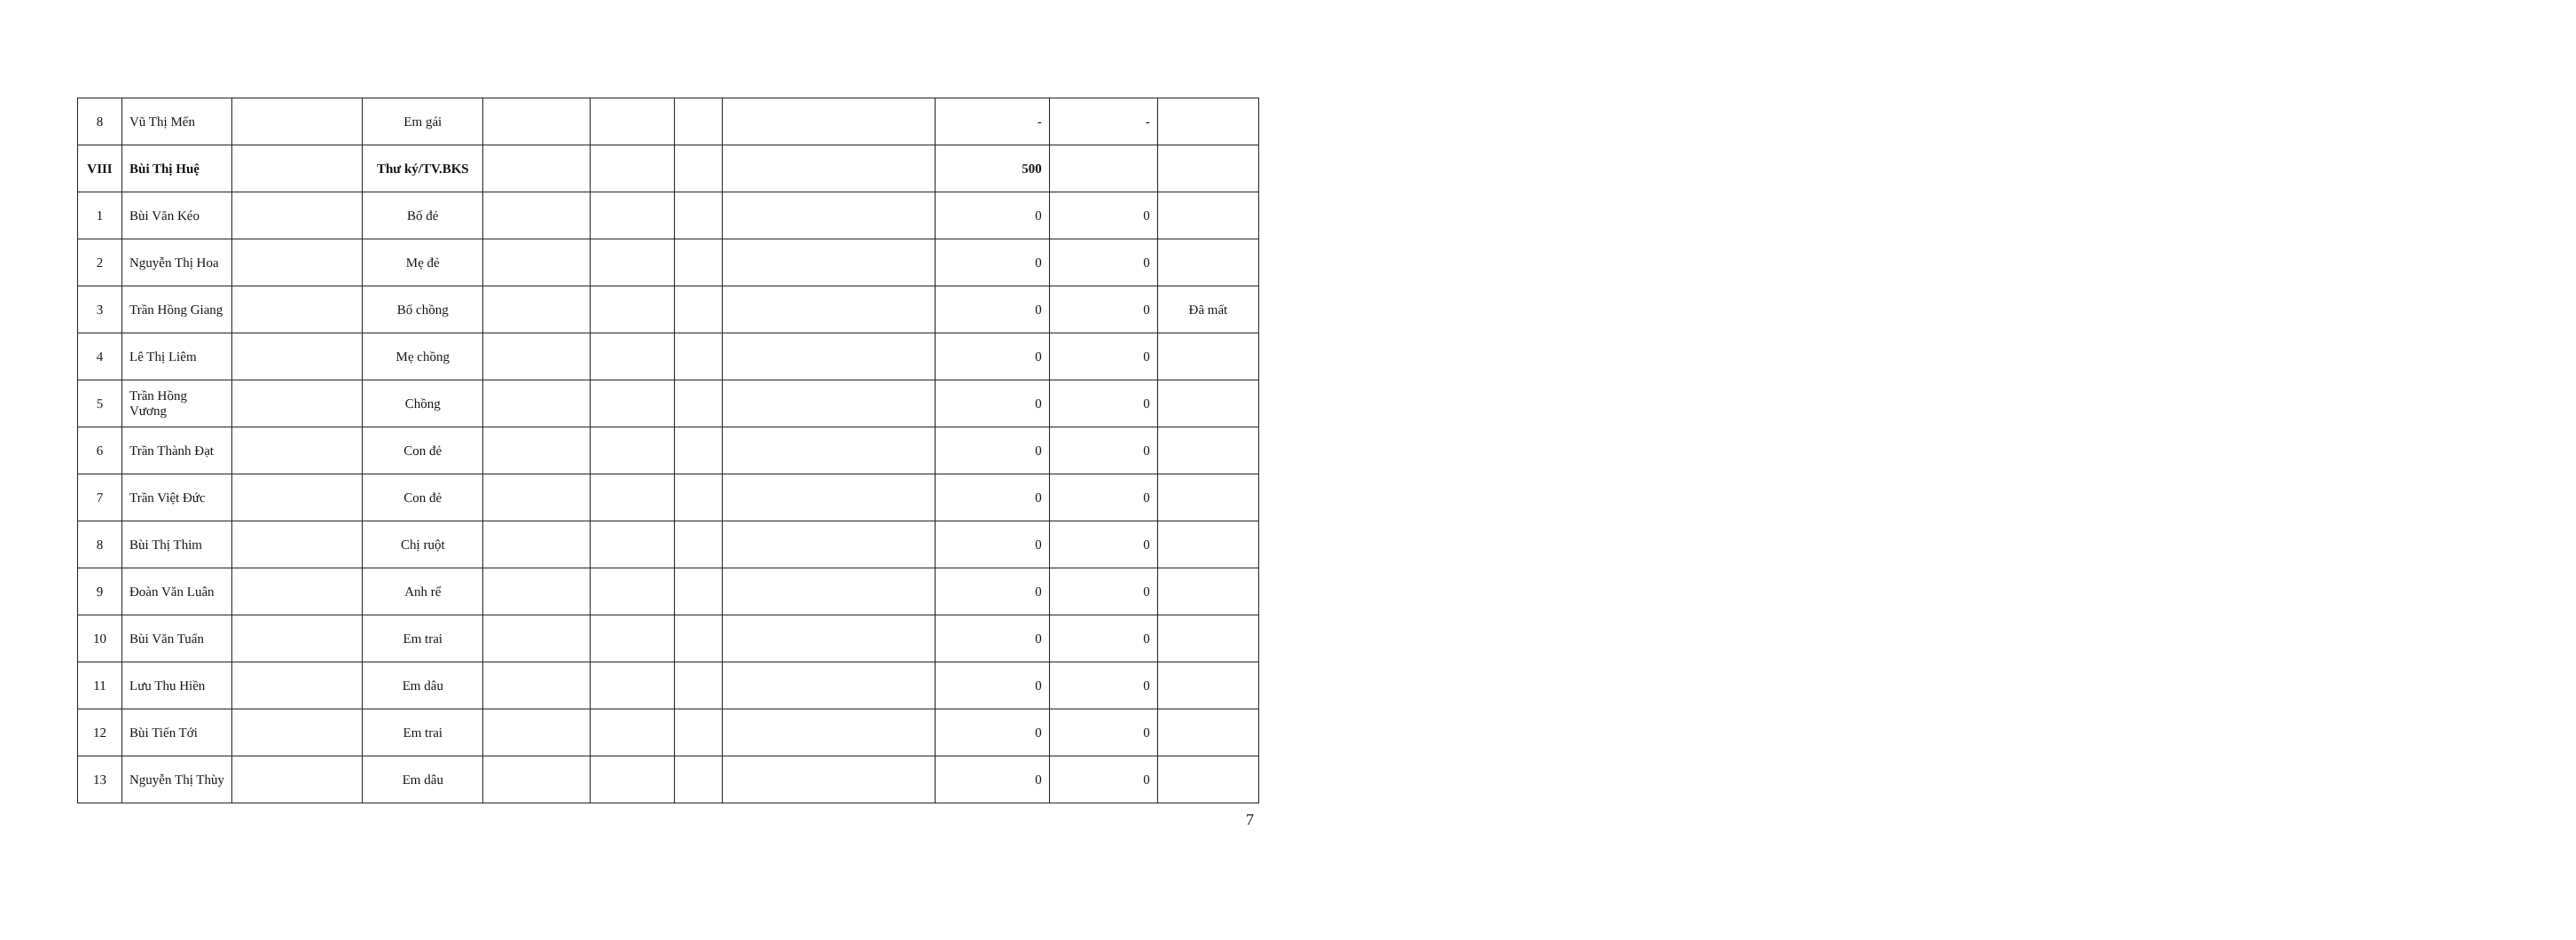| 8 | Vũ Thị Mến | | Em gái | | | | | - | - | |
| VIII | Bùi Thị Huệ | | Thư ký/TV.BKS | | | | | 500 | | |
| 1 | Bùi Văn Kéo | | Bố đẻ | | | | | 0 | 0 | |
| 2 | Nguyễn Thị Hoa | | Mẹ đẻ | | | | | 0 | 0 | |
| 3 | Trần Hồng Giang | | Bố chồng | | | | | 0 | 0 | Đã mất |
| 4 | Lê Thị Liêm | | Mẹ chồng | | | | | 0 | 0 | |
| 5 | Trần Hồng Vương | | Chồng | | | | | 0 | 0 | |
| 6 | Trần Thành Đạt | | Con đẻ | | | | | 0 | 0 | |
| 7 | Trần Việt Đức | | Con đẻ | | | | | 0 | 0 | |
| 8 | Bùi Thị Thim | | Chị ruột | | | | | 0 | 0 | |
| 9 | Đoàn Văn Luân | | Anh rể | | | | | 0 | 0 | |
| 10 | Bùi Văn Tuấn | | Em trai | | | | | 0 | 0 | |
| 11 | Lưu Thu Hiền | | Em dâu | | | | | 0 | 0 | |
| 12 | Bùi Tiến Tới | | Em trai | | | | | 0 | 0 | |
| 13 | Nguyễn Thị Thùy | | Em dâu | | | | | 0 | 0 | |
7